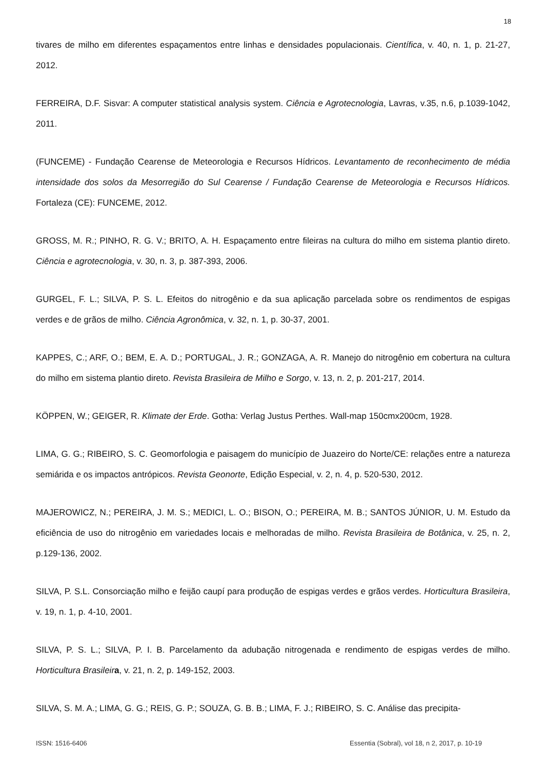18
tivares de milho em diferentes espaçamentos entre linhas e densidades populacionais. Científica, v. 40, n. 1, p. 21-27, 2012.
FERREIRA, D.F. Sisvar: A computer statistical analysis system. Ciência e Agrotecnologia, Lavras, v.35, n.6, p.1039-1042, 2011.
(FUNCEME) - Fundação Cearense de Meteorologia e Recursos Hídricos. Levantamento de reconhecimento de média intensidade dos solos da Mesorregião do Sul Cearense / Fundação Cearense de Meteorologia e Recursos Hídricos. Fortaleza (CE): FUNCEME, 2012.
GROSS, M. R.; PINHO, R. G. V.; BRITO, A. H. Espaçamento entre fileiras na cultura do milho em sistema plantio direto. Ciência e agrotecnologia, v. 30, n. 3, p. 387-393, 2006.
GURGEL, F. L.; SILVA, P. S. L. Efeitos do nitrogênio e da sua aplicação parcelada sobre os rendimentos de espigas verdes e de grãos de milho. Ciência Agronômica, v. 32, n. 1, p. 30-37, 2001.
KAPPES, C.; ARF, O.; BEM, E. A. D.; PORTUGAL, J. R.; GONZAGA, A. R. Manejo do nitrogênio em cobertura na cultura do milho em sistema plantio direto. Revista Brasileira de Milho e Sorgo, v. 13, n. 2, p. 201-217, 2014.
KÖPPEN, W.; GEIGER, R. Klimate der Erde. Gotha: Verlag Justus Perthes. Wall-map 150cmx200cm, 1928.
LIMA, G. G.; RIBEIRO, S. C. Geomorfologia e paisagem do município de Juazeiro do Norte/CE: relações entre a natureza semiárida e os impactos antrópicos. Revista Geonorte, Edição Especial, v. 2, n. 4, p. 520-530, 2012.
MAJEROWICZ, N.; PEREIRA, J. M. S.; MEDICI, L. O.; BISON, O.; PEREIRA, M. B.; SANTOS JÚNIOR, U. M. Estudo da eficiência de uso do nitrogênio em variedades locais e melhoradas de milho. Revista Brasileira de Botânica, v. 25, n. 2, p.129-136, 2002.
SILVA, P. S.L. Consorciação milho e feijão caupí para produção de espigas verdes e grãos verdes. Horticultura Brasileira, v. 19, n. 1, p. 4-10, 2001.
SILVA, P. S. L.; SILVA, P. I. B. Parcelamento da adubação nitrogenada e rendimento de espigas verdes de milho. Horticultura Brasileir a, v. 21, n. 2, p. 149-152, 2003.
SILVA, S. M. A.; LIMA, G. G.; REIS, G. P.; SOUZA, G. B. B.; LIMA, F. J.; RIBEIRO, S. C. Análise das precipita-
ISSN: 1516-6406 Essentia (Sobral), vol 18, n 2, 2017, p. 10-19